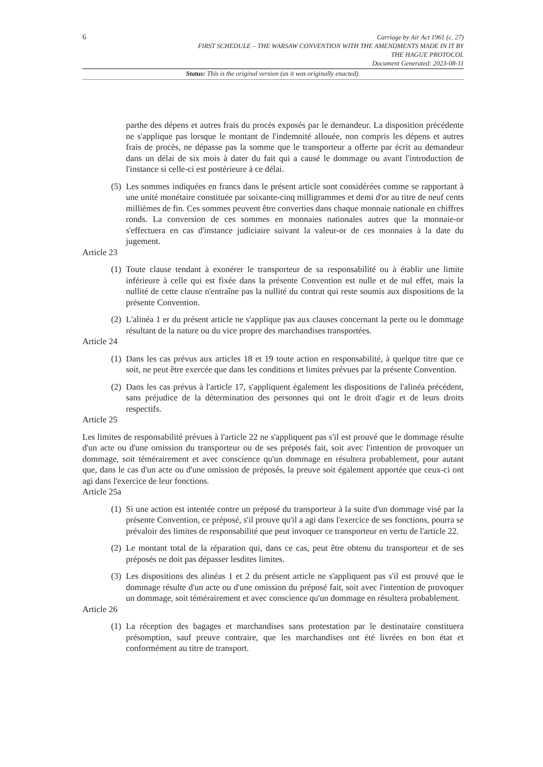6
Carriage by Air Act 1961 (c. 27)
FIRST SCHEDULE – THE WARSAW CONVENTION WITH THE AMENDMENTS MADE IN IT BY
THE HAGUE PROTOCOL
Document Generated: 2023-08-11
Status: This is the original version (as it was originally enacted).
parthe des dépens et autres frais du procès exposés par le demandeur. La disposition précédente ne s'applique pas lorsque le montant de l'indemnité allouée, non compris les dépens et autres frais de procès, ne dépasse pas la somme que le transporteur a offerte par écrit au demandeur dans un délai de six mois à dater du fait qui a causé le dommage ou avant l'introduction de l'instance si celle-ci est postérieure à ce délai.
(5)
Les sommes indiquées en francs dans le présent article sont considérées comme se rapportant à une unité monétaire constituée par soixante-cinq milligrammes et demi d'or au titre de neuf cents millièmes de fin. Ces sommes peuvent être converties dans chaque monnaie nationale en chiffres ronds. La conversion de ces sommes en monnaies nationales autres que la monnaie-or s'effectuera en cas d'instance judiciaire suivant la valeur-or de ces monnaies à la date du jugement.
Article 23
(1)
Toute clause tendant à exonérer le transporteur de sa responsabilité ou à établir une limite inférieure à celle qui est fixée dans la présente Convention est nulle et de nul effet, mais la nullité de cette clause n'entraîne pas la nullité du contrat qui reste soumis aux dispositions de la présente Convention.
(2)
L'alinéa 1 er du présent article ne s'applique pas aux clauses concernant la perte ou le dommage résultant de la nature ou du vice propre des marchandises transportées.
Article 24
(1)
Dans les cas prévus aux articles 18 et 19 toute action en responsabilité, à quelque titre que ce soit, ne peut être exercée que dans les conditions et limites prévues par la présente Convention.
(2)
Dans les cas prévus à l'article 17, s'appliquent également les dispositions de l'alinéa précédent, sans préjudice de la détermination des personnes qui ont le droit d'agir et de leurs droits respectifs.
Article 25
Les limites de responsabilité prévues à l'article 22 ne s'appliquent pas s'il est prouvé que le dommage résulte d'un acte ou d'une omission du transporteur ou de ses préposés fait, soit avec l'intention de provoquer un dommage, soit témérairement et avec conscience qu'un dommage en résultera probablement, pour autant que, dans le cas d'un acte ou d'une omission de préposés, la preuve soit également apportée que ceux-ci ont agi dans l'exercice de leur fonctions.
Article 25a
(1)
Si une action est intentée contre un préposé du transporteur à la suite d'un dommage visé par la présente Convention, ce préposé, s'il prouve qu'il a agi dans l'exercice de ses fonctions, pourra se prévaloir des limites de responsabilité que peut invoquer ce transporteur en vertu de l'article 22.
(2)
Le montant total de la réparation qui, dans ce cas, peut être obtenu du transporteur et de ses préposés ne doit pas dépasser lesdites limites.
(3)
Les dispositions des alinéas 1 et 2 du présent article ne s'appliquent pas s'il est prouvé que le dommage résulte d'un acte ou d'une omission du préposé fait, soit avec l'intention de provoquer un dommage, soit témérairement et avec conscience qu'un dommage en résultera probablement.
Article 26
(1)
La réception des bagages et marchandises sans protestation par le destinataire constituera présomption, sauf preuve contraire, que les marchandises ont été livrées en bon état et conformément au titre de transport.